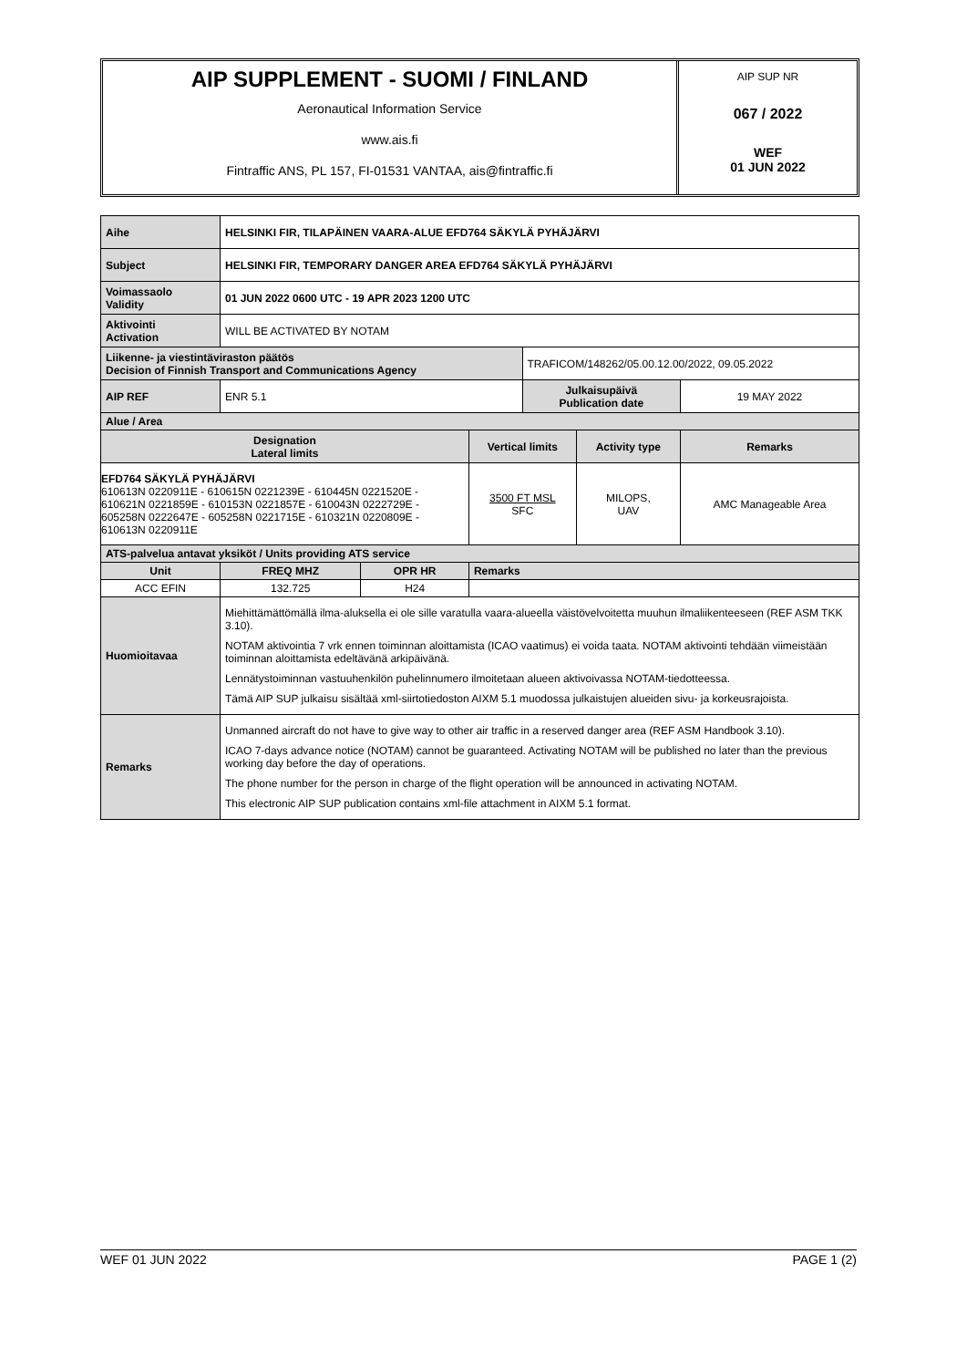AIP SUPPLEMENT - SUOMI / FINLAND
Aeronautical Information Service
www.ais.fi
Fintraffic ANS, PL 157, FI-01531 VANTAA, ais@fintraffic.fi
AIP SUP NR
067 / 2022
WEF
01 JUN 2022
| Aihe | HELSINKI FIR, TILAPÄINEN VAARA-ALUE EFD764 SÄKYLÄ PYHÄJÄRVI | | | | | |
| Subject | HELSINKI FIR, TEMPORARY DANGER AREA EFD764 SÄKYLÄ PYHÄJÄRVI | | | | | |
| Voimassaolo Validity | 01 JUN 2022 0600 UTC - 19 APR 2023 1200 UTC | | | | | |
| Aktivointi Activation | WILL BE ACTIVATED BY NOTAM | | | | | |
| Liikenne- ja viestintäviraston päätös Decision of Finnish Transport and Communications Agency | | | | TRAFICOM/148262/05.00.12.00/2022, 09.05.2022 | | |
| AIP REF | ENR 5.1 | | | Julkaisupäivä Publication date | | 19 MAY 2022 |
| Alue / Area | | | | | | |
| Designation Lateral limits | | | Vertical limits | | Activity type | Remarks |
| EFD764 SÄKYLÄ PYHÄJÄRVI 610613N 0220911E - 610615N 0221239E - 610445N 0221520E - 610621N 0221859E - 610153N 0221857E - 610043N 0222729E - 605258N 0222647E - 605258N 0221715E - 610321N 0220809E - 610613N 0220911E | | | 3500 FT MSL SFC | | MILOPS, UAV | AMC Manageable Area |
| ATS-palvelua antavat yksiköt / Units providing ATS service | | | | | | |
| Unit | FREQ MHZ | OPR HR | Remarks | | | |
| ACC EFIN | 132.725 | H24 | | | | |
| Huomioitavaa | Miehittämättömällä ilma-aluksella ei ole sille varatulla vaara-alueella väistövelvoitetta muuhun ilmaliikenteeseen (REF ASM TKK 3.10). NOTAM aktivointia 7 vrk ennen toiminnan aloittamista (ICAO vaatimus) ei voida taata. NOTAM aktivointi tehdään viimeistään toiminnan aloittamista edeltävänä arkipäivänä. Lennätystoiminnan vastuuhenkilön puhelinnumero ilmoitetaan alueen aktivoivassa NOTAM-tiedotteessa. Tämä AIP SUP julkaisu sisältää xml-siirtotiedoston AIXM 5.1 muodossa julkaistujen alueiden sivu- ja korkeusrajoista. | | | | | |
| Remarks | Unmanned aircraft do not have to give way to other air traffic in a reserved danger area (REF ASM Handbook 3.10). ICAO 7-days advance notice (NOTAM) cannot be guaranteed. Activating NOTAM will be published no later than the previous working day before the day of operations. The phone number for the person in charge of the flight operation will be announced in activating NOTAM. This electronic AIP SUP publication contains xml-file attachment in AIXM 5.1 format. | | | | | |
WEF 01 JUN 2022 PAGE 1 (2)